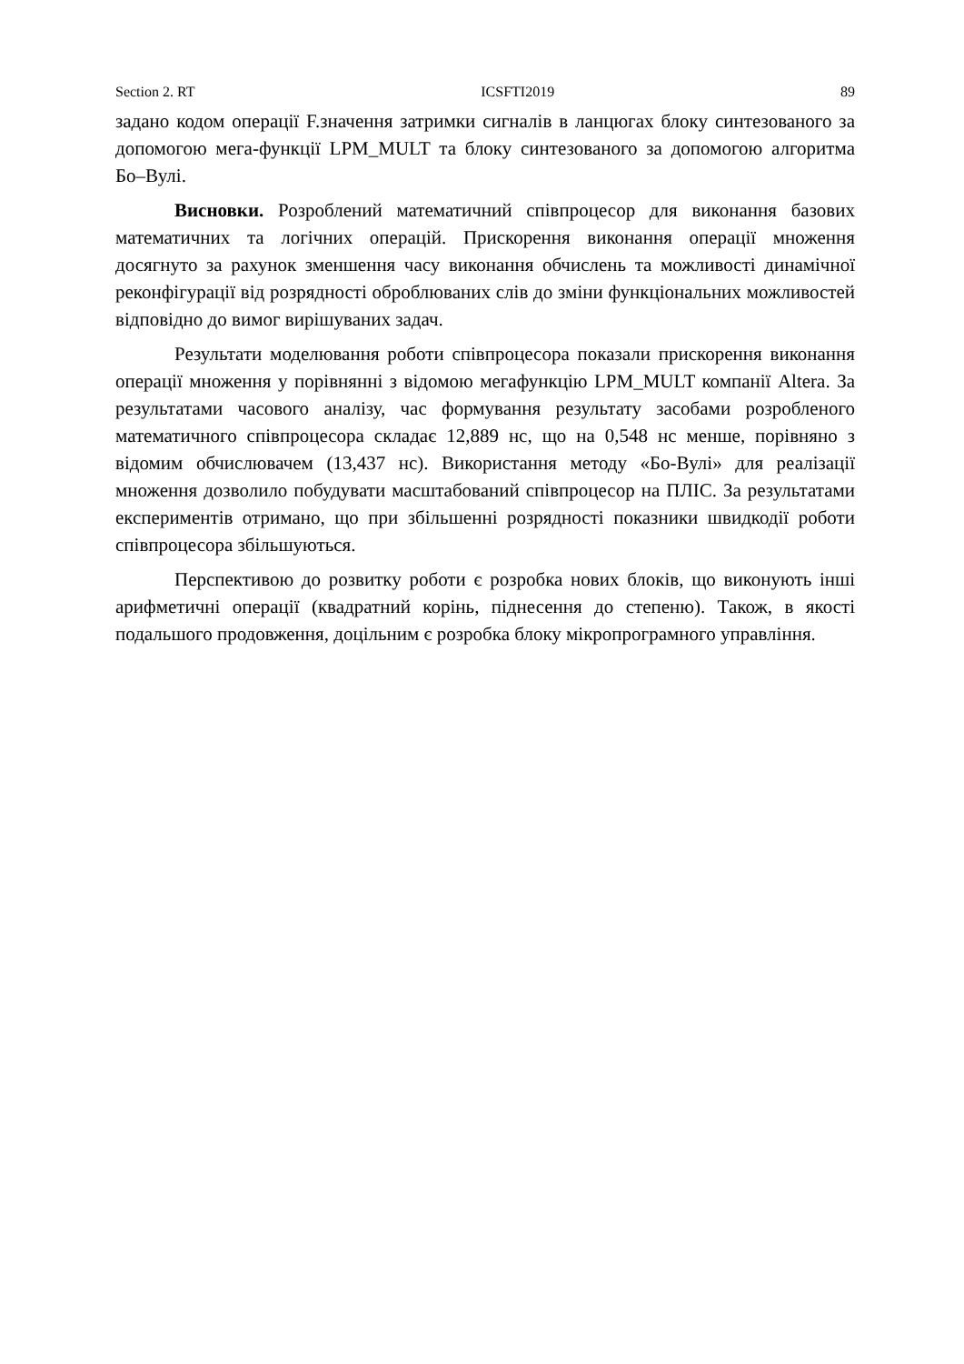Section 2. RT ICSFTI2019 89
задано кодом операції F.значення затримки сигналів в ланцюгах блоку синтезованого за допомогою мега-функції LPM_MULT та блоку синтезованого за допомогою алгоритма Бо–Вулі.
Висновки. Розроблений математичний співпроцесор для виконання базових математичних та логічних операцій. Прискорення виконання операції множення досягнуто за рахунок зменшення часу виконання обчислень та можливості динамічної реконфігурації від розрядності оброблюваних слів до зміни функціональних можливостей відповідно до вимог вирішуваних задач.
Результати моделювання роботи співпроцесора показали прискорення виконання операції множення у порівнянні з відомою мегафункцію LPM_MULT компанії Altera. За результатами часового аналізу, час формування результату засобами розробленого математичного співпроцесора складає 12,889 нс, що на 0,548 нс менше, порівняно з відомим обчислювачем (13,437 нс). Використання методу «Бо-Вулі» для реалізації множення дозволило побудувати масштабований співпроцесор на ПЛІС. За результатами експериментів отримано, що при збільшенні розрядності показники швидкодії роботи співпроцесора збільшуються.
Перспективою до розвитку роботи є розробка нових блоків, що виконують інші арифметичні операції (квадратний корінь, піднесення до степеню). Також, в якості подальшого продовження, доцільним є розробка блоку мікропрограмного управління.